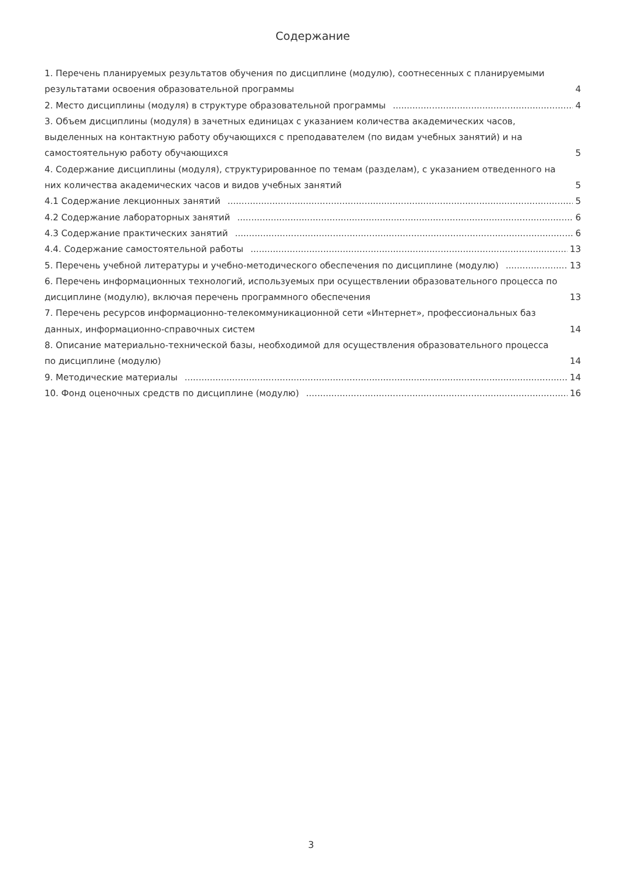Содержание
1. Перечень планируемых результатов обучения по дисциплине (модулю), соотнесенных с планируемыми результатами освоения образовательной программы 4
2. Место дисциплины (модуля) в структуре образовательной программы 4
3. Объем дисциплины (модуля) в зачетных единицах с указанием количества академических часов, выделенных на контактную работу обучающихся с преподавателем (по видам учебных занятий) и на самостоятельную работу обучающихся 5
4. Содержание дисциплины (модуля), структурированное по темам (разделам), с указанием отведенного на них количества академических часов и видов учебных занятий 5
4.1 Содержание лекционных занятий 5
4.2 Содержание лабораторных занятий 6
4.3 Содержание практических занятий 6
4.4. Содержание самостоятельной работы 13
5. Перечень учебной литературы и учебно-методического обеспечения по дисциплине (модулю) 13
6. Перечень информационных технологий, используемых при осуществлении образовательного процесса по дисциплине (модулю), включая перечень программного обеспечения 13
7. Перечень ресурсов информационно-телекоммуникационной сети «Интернет», профессиональных баз данных, информационно-справочных систем 14
8. Описание материально-технической базы, необходимой для осуществления образовательного процесса по дисциплине (модулю) 14
9. Методические материалы 14
10. Фонд оценочных средств по дисциплине (модулю) 16
3